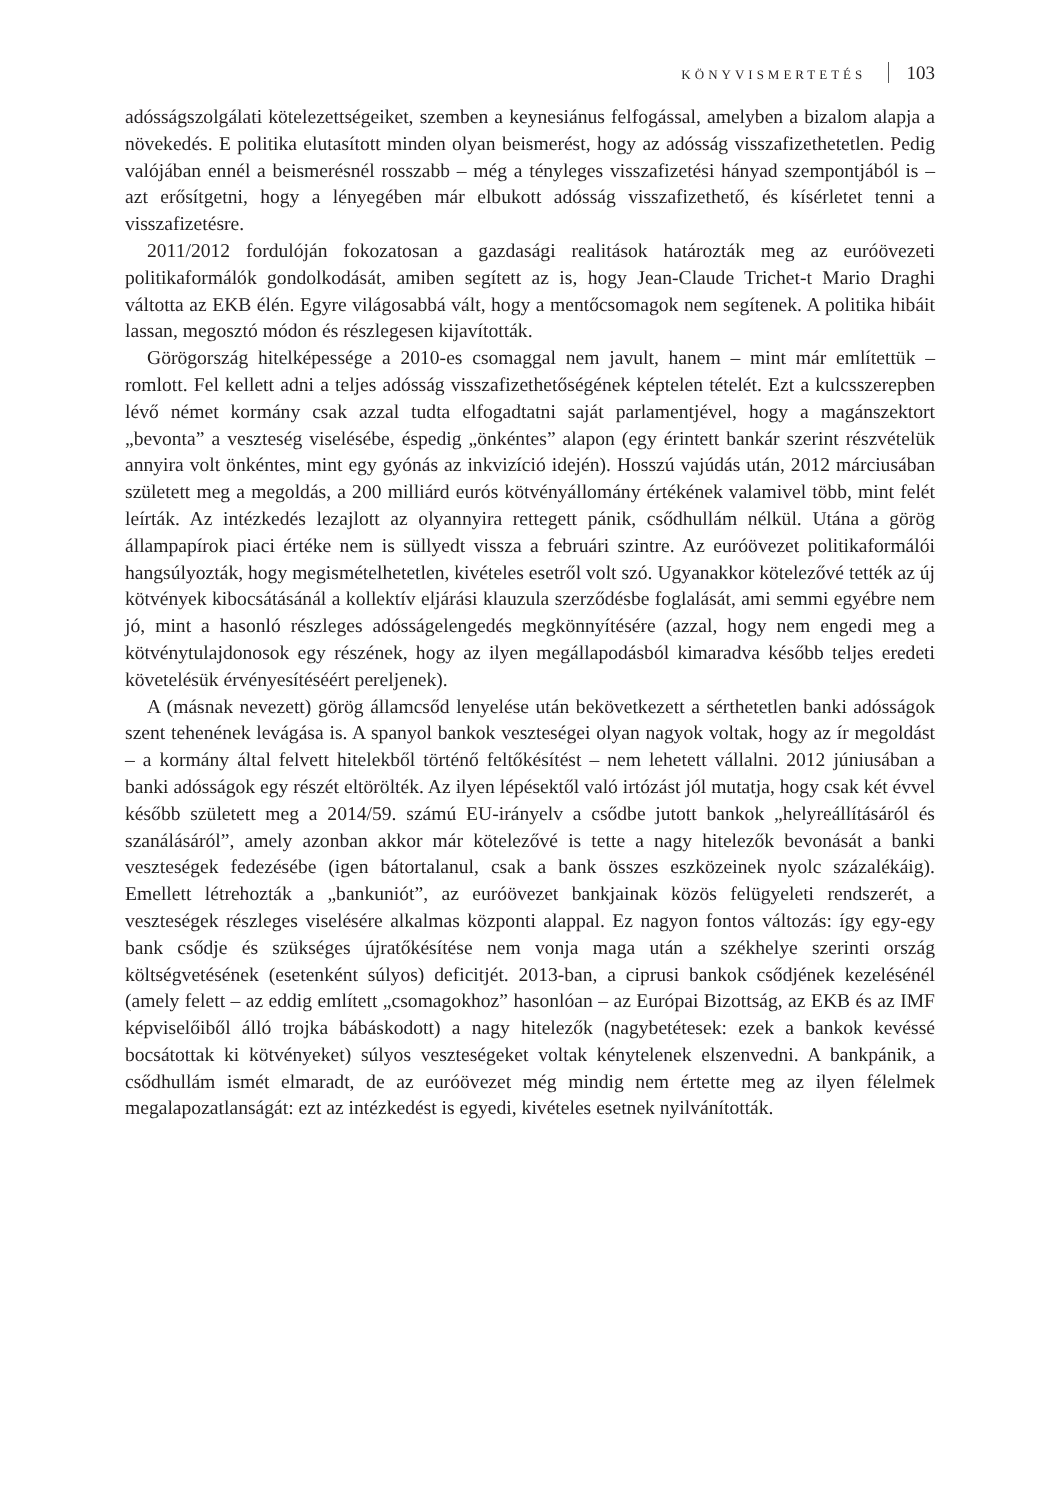KÖNYVISMERTETÉS 103
adósságszolgálati kötelezettségeiket, szemben a keynesiánus felfogással, amelyben a bizalom alapja a növekedés. E politika elutasított minden olyan beismerést, hogy az adósság visszafizethetetlen. Pedig valójában ennél a beismerésnél rosszabb – még a tényleges visszafizetési hányad szempontjából is – azt erősítgetni, hogy a lényegében már elbukott adósság visszafizethető, és kísérletet tenni a visszafizetésre.
2011/2012 fordulóján fokozatosan a gazdasági realitások határozták meg az euróövezeti politikaformálók gondolkodását, amiben segített az is, hogy Jean-Claude Trichet-t Mario Draghi váltotta az EKB élén. Egyre világosabbá vált, hogy a mentőcsomagok nem segítenek. A politika hibáit lassan, megosztó módon és részlegesen kijavították.
Görögország hitelképessége a 2010-es csomaggal nem javult, hanem – mint már említettük – romlott. Fel kellett adni a teljes adósság visszafizethetőségének képtelen tételét. Ezt a kulcsszerepben lévő német kormány csak azzal tudta elfogadtatni saját parlamentjével, hogy a magánszektort „bevonta” a veszteség viselésébe, éspedig „önkéntes” alapon (egy érintett bankár szerint részvételük annyira volt önkéntes, mint egy gyónás az inkvizíció idején). Hosszú vajúdás után, 2012 márciusában született meg a megoldás, a 200 milliárd eurós kötvényállomány értékének valamivel több, mint felét leírták. Az intézkedés lezajlott az olyannyira rettegett pánik, csődhullám nélkül. Utána a görög állampapírok piaci értéke nem is süllyedt vissza a februári szintre. Az euróövezet politikaformálói hangsúlyozták, hogy megismételhetetlen, kivételes esetről volt szó. Ugyanakkor kötelezővé tették az új kötvények kibocsátásánál a kollektív eljárási klauzula szerződésbe foglalását, ami semmi egyébre nem jó, mint a hasonló részleges adósságelengedés megkönnyítésére (azzal, hogy nem engedi meg a kötvénytulajdonosok egy részének, hogy az ilyen megállapodásból kimaradva később teljes eredeti követelésük érvényesítéséért pereljenek).
A (másnak nevezett) görög államcsőd lenyelése után bekövetkezett a sérthetetlen banki adósságok szent tehenének levágása is. A spanyol bankok veszteségei olyan nagyok voltak, hogy az ír megoldást – a kormány által felvett hitelekből történő feltőkésítést – nem lehetett vállalni. 2012 júniusában a banki adósságok egy részét eltörölték. Az ilyen lépésektől való irtózást jól mutatja, hogy csak két évvel később született meg a 2014/59. számú EU-irányelv a csődbe jutott bankok „helyreállításáról és szanálásáról”, amely azonban akkor már kötelezővé is tette a nagy hitelezők bevonását a banki veszteségek fedezésébe (igen bátortalanul, csak a bank összes eszközeinek nyolc százalékáig). Emellett létrehozták a „bankuniót”, az euróövezet bankjainak közös felügyeleti rendszerét, a veszteségek részleges viselésére alkalmas központi alappal. Ez nagyon fontos változás: így egy-egy bank csődje és szükséges újratőkésítése nem vonja maga után a székhelye szerinti ország költségvetésének (esetenként súlyos) deficitjét. 2013-ban, a ciprusi bankok csődjének kezelésénél (amely felett – az eddig említett „csomagokhoz” hasonlóan – az Európai Bizottság, az EKB és az IMF képviselőiből álló trojka bábáskodott) a nagy hitelezők (nagybetétesek: ezek a bankok kevéssé bocsátottak ki kötvényeket) súlyos veszteségeket voltak kénytelenek elszenvedni. A bankpánik, a csődhullám ismét elmaradt, de az euróövezet még mindig nem értette meg az ilyen félelmek megalapozatlanságát: ezt az intézkedést is egyedi, kivételes esetnek nyilvánították.